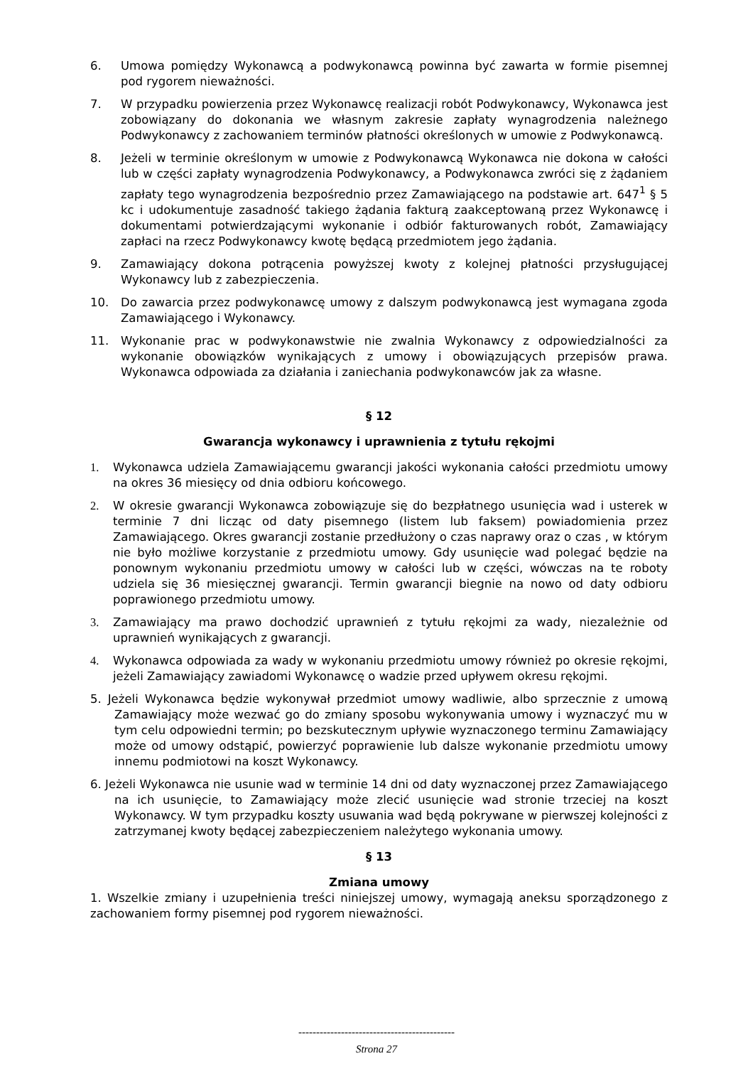6. Umowa pomiędzy Wykonawcą a podwykonawcą powinna być zawarta w formie pisemnej pod rygorem nieważności.
7. W przypadku powierzenia przez Wykonawcę realizacji robót Podwykonawcy, Wykonawca jest zobowiązany do dokonania we własnym zakresie zapłaty wynagrodzenia należnego Podwykonawcy z zachowaniem terminów płatności określonych w umowie z Podwykonawcą.
8. Jeżeli w terminie określonym w umowie z Podwykonawcą Wykonawca nie dokona w całości lub w części zapłaty wynagrodzenia Podwykonawcy, a Podwykonawca zwróci się z żądaniem zapłaty tego wynagrodzenia bezpośrednio przez Zamawiającego na podstawie art. 647<sup>1</sup> § 5 kc i udokumentuje zasadność takiego żądania fakturą zaakceptowaną przez Wykonawcę i dokumentami potwierdzającymi wykonanie i odbiór fakturowanych robót, Zamawiający zapłaci na rzecz Podwykonawcy kwotę będącą przedmiotem jego żądania.
9. Zamawiający dokona potrącenia powyższej kwoty z kolejnej płatności przysługującej Wykonawcy lub z zabezpieczenia.
10. Do zawarcia przez podwykonawcę umowy z dalszym podwykonawcą jest wymagana zgoda Zamawiającego i Wykonawcy.
11. Wykonanie prac w podwykonawstwie nie zwalnia Wykonawcy z odpowiedzialności za wykonanie obowiązków wynikających z umowy i obowiązujących przepisów prawa. Wykonawca odpowiada za działania i zaniechania podwykonawców jak za własne.
§ 12
Gwarancja wykonawcy i uprawnienia z tytułu rękojmi
1. Wykonawca udziela Zamawiającemu gwarancji jakości wykonania całości przedmiotu umowy na okres 36 miesięcy od dnia odbioru końcowego.
2. W okresie gwarancji Wykonawca zobowiązuje się do bezpłatnego usunięcia wad i usterek w terminie 7 dni licząc od daty pisemnego (listem lub faksem) powiadomienia przez Zamawiającego. Okres gwarancji zostanie przedłużony o czas naprawy oraz o czas , w którym nie było możliwe korzystanie z przedmiotu umowy. Gdy usunięcie wad polegać będzie na ponownym wykonaniu przedmiotu umowy w całości lub w części, wówczas na te roboty udziela się 36 miesięcznej gwarancji. Termin gwarancji biegnie na nowo od daty odbioru poprawionego przedmiotu umowy.
3. Zamawiający ma prawo dochodzić uprawnień z tytułu rękojmi za wady, niezależnie od uprawnień wynikających z gwarancji.
4. Wykonawca odpowiada za wady w wykonaniu przedmiotu umowy również po okresie rękojmi, jeżeli Zamawiający zawiadomi Wykonawcę o wadzie przed upływem okresu rękojmi.
5. Jeżeli Wykonawca będzie wykonywał przedmiot umowy wadliwie, albo sprzecznie z umową Zamawiający może wezwać go do zmiany sposobu wykonywania umowy i wyznaczyć mu w tym celu odpowiedni termin; po bezskutecznym upływie wyznaczonego terminu Zamawiający może od umowy odstąpić, powierzyć poprawienie lub dalsze wykonanie przedmiotu umowy innemu podmiotowi na koszt Wykonawcy.
6. Jeżeli Wykonawca nie usunie wad w terminie 14 dni od daty wyznaczonej przez Zamawiającego na ich usunięcie, to Zamawiający może zlecić usunięcie wad stronie trzeciej na koszt Wykonawcy. W tym przypadku koszty usuwania wad będą pokrywane w pierwszej kolejności z zatrzymanej kwoty będącej zabezpieczeniem należytego wykonania umowy.
§ 13
Zmiana umowy
1. Wszelkie zmiany i uzupełnienia treści niniejszej umowy, wymagają aneksu sporządzonego z zachowaniem formy pisemnej pod rygorem nieważności.
--------------------------------------------
Strona 27